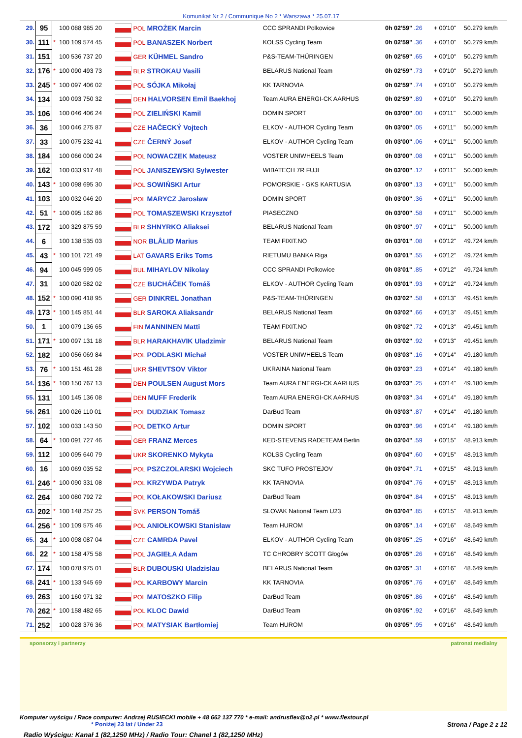Komunikat Nr 2 / Communique No 2 * Warszawa * 25.07.17
| 29. | 95 | | 100 088 985 20 | | POL MROŻEK Marcin | CCC SPRANDI Polkowice | 0h 02'59" .26 | + 00'10" | 50.279 km/h |
| 30. | 111 | * | 100 109 574 45 | | POL BANASZEK Norbert | KOLSS Cycling Team | 0h 02'59" .36 | + 00'10" | 50.279 km/h |
| 31. | 151 | | 100 536 737 20 | | GER KÜHMEL Sandro | P&S-TEAM-THÜRINGEN | 0h 02'59" .65 | + 00'10" | 50.279 km/h |
| 32. | 176 | * | 100 090 493 73 | | BLR STROKAU Vasili | BELARUS National Team | 0h 02'59" .73 | + 00'10" | 50.279 km/h |
| 33. | 245 | * | 100 097 406 02 | | POL SÓJKA Mikołaj | KK TARNOVIA | 0h 02'59" .74 | + 00'10" | 50.279 km/h |
| 34. | 134 | | 100 093 750 32 | | DEN HALVORSEN Emil Baekhoj | Team AURA ENERGI-CK AARHUS | 0h 02'59" .89 | + 00'10" | 50.279 km/h |
| 35. | 106 | | 100 046 406 24 | | POL ZIELIŃSKI Kamil | DOMIN SPORT | 0h 03'00" .00 | + 00'11" | 50.000 km/h |
| 36. | 36 | | 100 046 275 87 | | CZE HAČECKÝ Vojtech | ELKOV - AUTHOR Cycling Team | 0h 03'00" .05 | + 00'11" | 50.000 km/h |
| 37. | 33 | | 100 075 232 41 | | CZE ČERNÝ Josef | ELKOV - AUTHOR Cycling Team | 0h 03'00" .06 | + 00'11" | 50.000 km/h |
| 38. | 184 | | 100 066 000 24 | | POL NOWACZEK Mateusz | VOSTER UNIWHEELS Team | 0h 03'00" .08 | + 00'11" | 50.000 km/h |
| 39. | 162 | | 100 033 917 48 | | POL JANISZEWSKI Sylwester | WIBATECH 7R FUJI | 0h 03'00" .12 | + 00'11" | 50.000 km/h |
| 40. | 143 | * | 100 098 695 30 | | POL SOWIŃSKI Artur | POMORSKIE - GKS KARTUSIA | 0h 03'00" .13 | + 00'11" | 50.000 km/h |
| 41. | 103 | | 100 032 046 20 | | POL MARYCZ Jarosław | DOMIN SPORT | 0h 03'00" .36 | + 00'11" | 50.000 km/h |
| 42. | 51 | * | 100 095 162 86 | | POL TOMASZEWSKI Krzysztof | PIASECZNO | 0h 03'00" .58 | + 00'11" | 50.000 km/h |
| 43. | 172 | | 100 329 875 59 | | BLR SHNYRKO Aliaksei | BELARUS National Team | 0h 03'00" .97 | + 00'11" | 50.000 km/h |
| 44. | 6 | | 100 138 535 03 | | NOR BLÅLID Marius | TEAM FIXIT.NO | 0h 03'01" .08 | + 00'12" | 49.724 km/h |
| 45. | 43 | * | 100 101 721 49 | | LAT GAVARS Eriks Toms | RIETUMU BANKA Riga | 0h 03'01" .55 | + 00'12" | 49.724 km/h |
| 46. | 94 | | 100 045 999 05 | | BUL MIHAYLOV Nikolay | CCC SPRANDI Polkowice | 0h 03'01" .85 | + 00'12" | 49.724 km/h |
| 47. | 31 | | 100 020 582 02 | | CZE BUCHÁČEK Tomáš | ELKOV - AUTHOR Cycling Team | 0h 03'01" .93 | + 00'12" | 49.724 km/h |
| 48. | 152 | * | 100 090 418 95 | | GER DINKREL Jonathan | P&S-TEAM-THÜRINGEN | 0h 03'02" .58 | + 00'13" | 49.451 km/h |
| 49. | 173 | * | 100 145 851 44 | | BLR SAROKA Aliaksandr | BELARUS National Team | 0h 03'02" .66 | + 00'13" | 49.451 km/h |
| 50. | 1 | | 100 079 136 65 | | FIN MANNINEN Matti | TEAM FIXIT.NO | 0h 03'02" .72 | + 00'13" | 49.451 km/h |
| 51. | 171 | * | 100 097 131 18 | | BLR HARAKHAVIK Uladzimir | BELARUS National Team | 0h 03'02" .92 | + 00'13" | 49.451 km/h |
| 52. | 182 | | 100 056 069 84 | | POL PODLASKI Michał | VOSTER UNIWHEELS Team | 0h 03'03" .16 | + 00'14" | 49.180 km/h |
| 53. | 76 | * | 100 151 461 28 | | UKR SHEVTSOV Viktor | UKRAINA National Team | 0h 03'03" .23 | + 00'14" | 49.180 km/h |
| 54. | 136 | * | 100 150 767 13 | | DEN POULSEN August Mors | Team AURA ENERGI-CK AARHUS | 0h 03'03" .25 | + 00'14" | 49.180 km/h |
| 55. | 131 | | 100 145 136 08 | | DEN MUFF Frederik | Team AURA ENERGI-CK AARHUS | 0h 03'03" .34 | + 00'14" | 49.180 km/h |
| 56. | 261 | | 100 026 110 01 | | POL DUDZIAK Tomasz | DarBud Team | 0h 03'03" .87 | + 00'14" | 49.180 km/h |
| 57. | 102 | | 100 033 143 50 | | POL DETKO Artur | DOMIN SPORT | 0h 03'03" .96 | + 00'14" | 49.180 km/h |
| 58. | 64 | * | 100 091 727 46 | | GER FRANZ Merces | KED-STEVENS RADETEAM Berlin | 0h 03'04" .59 | + 00'15" | 48.913 km/h |
| 59. | 112 | | 100 095 640 79 | | UKR SKORENKO Mykyta | KOLSS Cycling Team | 0h 03'04" .60 | + 00'15" | 48.913 km/h |
| 60. | 16 | | 100 069 035 52 | | POL PSZCZOLARSKI Wojciech | SKC TUFO PROSTEJOV | 0h 03'04" .71 | + 00'15" | 48.913 km/h |
| 61. | 246 | * | 100 090 331 08 | | POL KRZYWDA Patryk | KK TARNOVIA | 0h 03'04" .76 | + 00'15" | 48.913 km/h |
| 62. | 264 | | 100 080 792 72 | | POL KOŁAKOWSKI Dariusz | DarBud Team | 0h 03'04" .84 | + 00'15" | 48.913 km/h |
| 63. | 202 | * | 100 148 257 25 | | SVK PERSON Tomáš | SLOVAK National Team U23 | 0h 03'04" .85 | + 00'15" | 48.913 km/h |
| 64. | 256 | * | 100 109 575 46 | | POL ANIOŁKOWSKI Stanisław | Team HUROM | 0h 03'05" .14 | + 00'16" | 48.649 km/h |
| 65. | 34 | * | 100 098 087 04 | | CZE CAMRDA Pavel | ELKOV - AUTHOR Cycling Team | 0h 03'05" .25 | + 00'16" | 48.649 km/h |
| 66. | 22 | * | 100 158 475 58 | | POL JAGIEŁA Adam | TC CHROBRY SCOTT Głogów | 0h 03'05" .26 | + 00'16" | 48.649 km/h |
| 67. | 174 | | 100 078 975 01 | | BLR DUBOUSKI Uladzislau | BELARUS National Team | 0h 03'05" .31 | + 00'16" | 48.649 km/h |
| 68. | 241 | * | 100 133 945 69 | | POL KARBOWY Marcin | KK TARNOVIA | 0h 03'05" .76 | + 00'16" | 48.649 km/h |
| 69. | 263 | | 100 160 971 32 | | POL MATOSZKO Filip | DarBud Team | 0h 03'05" .86 | + 00'16" | 48.649 km/h |
| 70. | 262 | * | 100 158 482 65 | | POL KLOC Dawid | DarBud Team | 0h 03'05" .92 | + 00'16" | 48.649 km/h |
| 71. | 252 | | 100 028 376 36 | | POL MATYSIAK Bartłomiej | Team HUROM | 0h 03'05" .95 | + 00'16" | 48.649 km/h |
sponsorzy i partnerzy patronat medialny
Komputer wyścigu / Race computer: Andrzej RUSIECKI mobile + 48 662 137 770 * e-mail: andrusflex@o2.pl * www.flextour.pl
* Poniżej 23 lat / Under 23 Strona / Page 2 z 12
Radio Wyścigu: Kanał 1 (82,1250 MHz) / Radio Tour: Chanel 1 (82,1250 MHz)